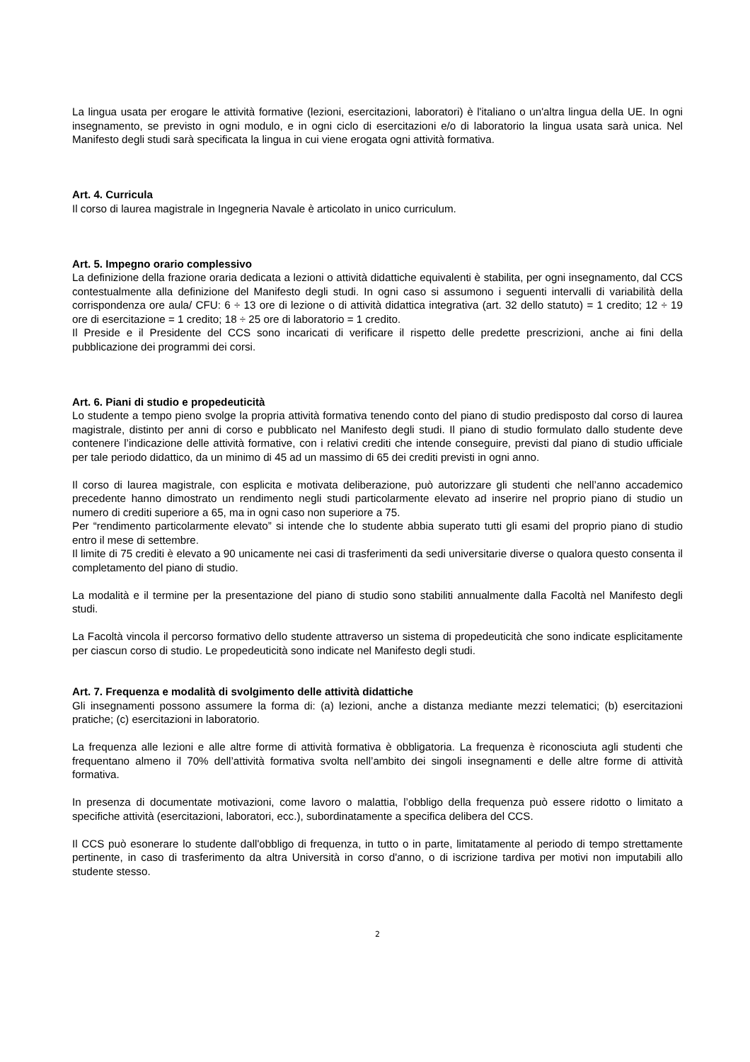La lingua usata per erogare le attività formative (lezioni, esercitazioni, laboratori) è l'italiano o un'altra lingua della UE. In ogni insegnamento, se previsto in ogni modulo, e in ogni ciclo di esercitazioni e/o di laboratorio la lingua usata sarà unica. Nel Manifesto degli studi sarà specificata la lingua in cui viene erogata ogni attività formativa.
Art. 4. Curricula
Il corso di laurea magistrale in Ingegneria Navale è articolato in unico curriculum.
Art. 5. Impegno orario complessivo
La definizione della frazione oraria dedicata a lezioni o attività didattiche equivalenti è stabilita, per ogni insegnamento, dal CCS contestualmente alla definizione del Manifesto degli studi. In ogni caso si assumono i seguenti intervalli di variabilità della corrispondenza ore aula/ CFU: 6 ÷ 13 ore di lezione o di attività didattica integrativa (art. 32 dello statuto) = 1 credito; 12 ÷ 19 ore di esercitazione = 1 credito; 18 ÷ 25 ore di laboratorio = 1 credito.
Il Preside e il Presidente del CCS sono incaricati di verificare il rispetto delle predette prescrizioni, anche ai fini della pubblicazione dei programmi dei corsi.
Art. 6. Piani di studio e propedeuticità
Lo studente a tempo pieno svolge la propria attività formativa tenendo conto del piano di studio predisposto dal corso di laurea magistrale, distinto per anni di corso e pubblicato nel Manifesto degli studi. Il piano di studio formulato dallo studente deve contenere l’indicazione delle attività formative, con i relativi crediti che intende conseguire, previsti dal piano di studio ufficiale per tale periodo didattico, da un minimo di 45 ad un massimo di 65 dei crediti previsti in ogni anno.
Il corso di laurea magistrale, con esplicita e motivata deliberazione, può autorizzare gli studenti che nell’anno accademico precedente hanno dimostrato un rendimento negli studi particolarmente elevato ad inserire nel proprio piano di studio un numero di crediti superiore a 65, ma in ogni caso non superiore a 75.
Per “rendimento particolarmente elevato” si intende che lo studente abbia superato tutti gli esami del proprio piano di studio entro il mese di settembre.
Il limite di 75 crediti è elevato a 90 unicamente nei casi di trasferimenti da sedi universitarie diverse o qualora questo consenta il completamento del piano di studio.
La modalità e il termine per la presentazione del piano di studio sono stabiliti annualmente dalla Facoltà nel Manifesto degli studi.
La Facoltà vincola il percorso formativo dello studente attraverso un sistema di propedeuticità che sono indicate esplicitamente per ciascun corso di studio. Le propedeuticità sono indicate nel Manifesto degli studi.
Art. 7. Frequenza e modalità di svolgimento delle attività didattiche
Gli insegnamenti possono assumere la forma di: (a) lezioni, anche a distanza mediante mezzi telematici; (b) esercitazioni pratiche; (c) esercitazioni in laboratorio.
La frequenza alle lezioni e alle altre forme di attività formativa è obbligatoria. La frequenza è riconosciuta agli studenti che frequentano almeno il 70% dell’attività formativa svolta nell’ambito dei singoli insegnamenti e delle altre forme di attività formativa.
In presenza di documentate motivazioni, come lavoro o malattia, l’obbligo della frequenza può essere ridotto o limitato a specifiche attività (esercitazioni, laboratori, ecc.), subordinatamente a specifica delibera del CCS.
Il CCS può esonerare lo studente dall'obbligo di frequenza, in tutto o in parte, limitatamente al periodo di tempo strettamente pertinente, in caso di trasferimento da altra Università in corso d'anno, o di iscrizione tardiva per motivi non imputabili allo studente stesso.
2